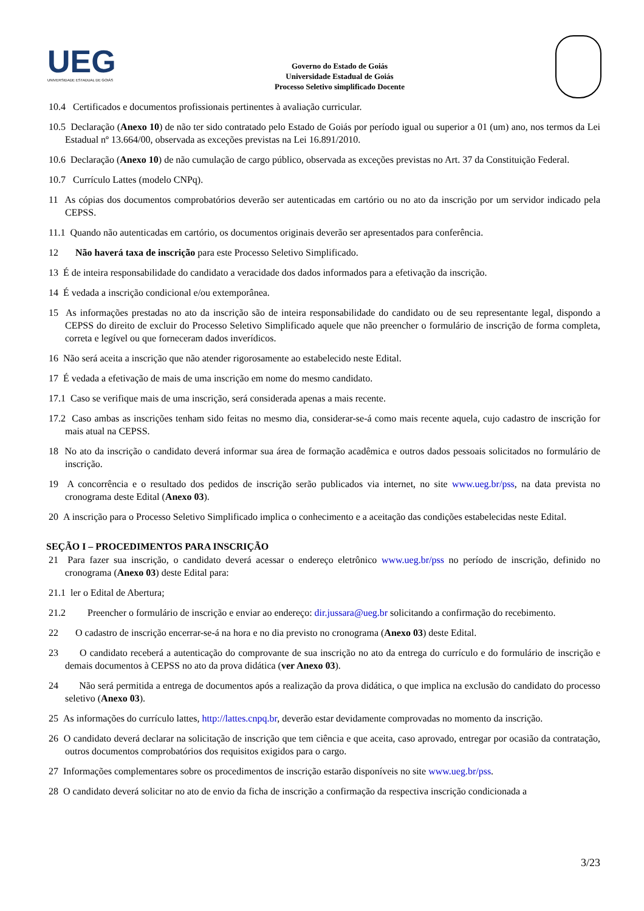UEG
UNIVERSIDADE ESTADUAL DE GOIÁS
Governo do Estado de Goiás
Universidade Estadual de Goiás
Processo Seletivo simplificado Docente
10.4 Certificados e documentos profissionais pertinentes à avaliação curricular.
10.5 Declaração (Anexo 10) de não ter sido contratado pelo Estado de Goiás por período igual ou superior a 01 (um) ano, nos termos da Lei Estadual nº 13.664/00, observada as exceções previstas na Lei 16.891/2010.
10.6 Declaração (Anexo 10) de não cumulação de cargo público, observada as exceções previstas no Art. 37 da Constituição Federal.
10.7 Currículo Lattes (modelo CNPq).
11 As cópias dos documentos comprobatórios deverão ser autenticadas em cartório ou no ato da inscrição por um servidor indicado pela CEPSS.
11.1 Quando não autenticadas em cartório, os documentos originais deverão ser apresentados para conferência.
12 Não haverá taxa de inscrição para este Processo Seletivo Simplificado.
13 É de inteira responsabilidade do candidato a veracidade dos dados informados para a efetivação da inscrição.
14 É vedada a inscrição condicional e/ou extemporânea.
15 As informações prestadas no ato da inscrição são de inteira responsabilidade do candidato ou de seu representante legal, dispondo a CEPSS do direito de excluir do Processo Seletivo Simplificado aquele que não preencher o formulário de inscrição de forma completa, correta e legível ou que forneceram dados inverídicos.
16 Não será aceita a inscrição que não atender rigorosamente ao estabelecido neste Edital.
17 É vedada a efetivação de mais de uma inscrição em nome do mesmo candidato.
17.1 Caso se verifique mais de uma inscrição, será considerada apenas a mais recente.
17.2 Caso ambas as inscrições tenham sido feitas no mesmo dia, considerar-se-á como mais recente aquela, cujo cadastro de inscrição for mais atual na CEPSS.
18 No ato da inscrição o candidato deverá informar sua área de formação acadêmica e outros dados pessoais solicitados no formulário de inscrição.
19 A concorrência e o resultado dos pedidos de inscrição serão publicados via internet, no site www.ueg.br/pss, na data prevista no cronograma deste Edital (Anexo 03).
20 A inscrição para o Processo Seletivo Simplificado implica o conhecimento e a aceitação das condições estabelecidas neste Edital.
SEÇÃO I – PROCEDIMENTOS PARA INSCRIÇÃO
21 Para fazer sua inscrição, o candidato deverá acessar o endereço eletrônico www.ueg.br/pss no período de inscrição, definido no cronograma (Anexo 03) deste Edital para:
21.1 ler o Edital de Abertura;
21.2 Preencher o formulário de inscrição e enviar ao endereço: dir.jussara@ueg.br solicitando a confirmação do recebimento.
22 O cadastro de inscrição encerrar-se-á na hora e no dia previsto no cronograma (Anexo 03) deste Edital.
23 O candidato receberá a autenticação do comprovante de sua inscrição no ato da entrega do currículo e do formulário de inscrição e demais documentos à CEPSS no ato da prova didática (ver Anexo 03).
24 Não será permitida a entrega de documentos após a realização da prova didática, o que implica na exclusão do candidato do processo seletivo (Anexo 03).
25 As informações do currículo lattes, http://lattes.cnpq.br, deverão estar devidamente comprovadas no momento da inscrição.
26 O candidato deverá declarar na solicitação de inscrição que tem ciência e que aceita, caso aprovado, entregar por ocasião da contratação, outros documentos comprobatórios dos requisitos exigidos para o cargo.
27 Informações complementares sobre os procedimentos de inscrição estarão disponíveis no site www.ueg.br/pss.
28 O candidato deverá solicitar no ato de envio da ficha de inscrição a confirmação da respectiva inscrição condicionada a
3/23